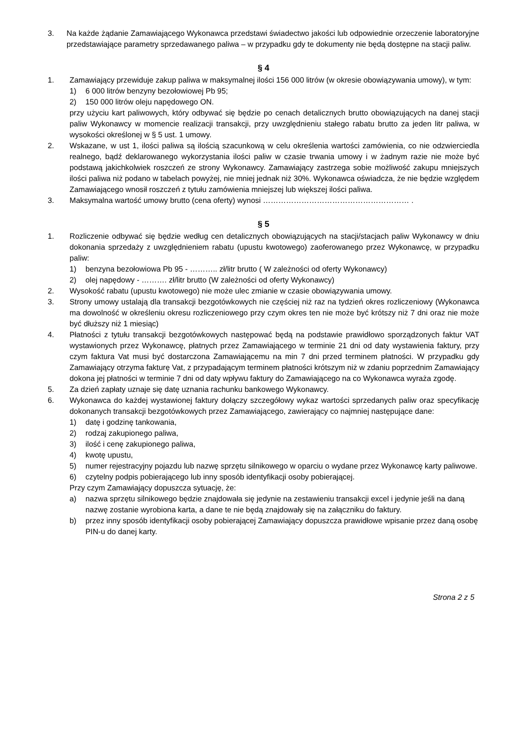3. Na każde żądanie Zamawiającego Wykonawca przedstawi świadectwo jakości lub odpowiednie orzeczenie laboratoryjne przedstawiające parametry sprzedawanego paliwa – w przypadku gdy te dokumenty nie będą dostępne na stacji paliw.
§ 4
1. Zamawiający przewiduje zakup paliwa w maksymalnej ilości 156 000 litrów (w okresie obowiązywania umowy), w tym:
1) 6 000 litrów benzyny bezołowiowej Pb 95;
2) 150 000 litrów oleju napędowego ON.
przy użyciu kart paliwowych, który odbywać się będzie po cenach detalicznych brutto obowiązujących na danej stacji paliw Wykonawcy w momencie realizacji transakcji, przy uwzględnieniu stałego rabatu brutto za jeden litr paliwa, w wysokości określonej w § 5 ust. 1 umowy.
2. Wskazane, w ust 1, ilości paliwa są ilością szacunkową w celu określenia wartości zamówienia, co nie odzwierciedla realnego, bądź deklarowanego wykorzystania ilości paliw w czasie trwania umowy i w żadnym razie nie może być podstawą jakichkolwiek roszczeń ze strony Wykonawcy. Zamawiający zastrzega sobie możliwość zakupu mniejszych ilości paliwa niż podano w tabelach powyżej, nie mniej jednak niż 30%. Wykonawca oświadcza, że nie będzie względem Zamawiającego wnosił roszczeń z tytułu zamówienia mniejszej lub większej ilości paliwa.
3. Maksymalna wartość umowy brutto (cena oferty) wynosi ………………………………………………… .
§ 5
1. Rozliczenie odbywać się będzie według cen detalicznych obowiązujących na stacji/stacjach paliw Wykonawcy w dniu dokonania sprzedaży z uwzględnieniem rabatu (upustu kwotowego) zaoferowanego przez Wykonawcę, w przypadku paliw:
1) benzyna bezołowiowa Pb 95 - ……….. zł/litr brutto ( W zależności od oferty Wykonawcy)
2) olej napędowy - ………. zł/litr brutto (W zależności od oferty Wykonawcy)
2. Wysokość rabatu (upustu kwotowego) nie może ulec zmianie w czasie obowiązywania umowy.
3. Strony umowy ustalają dla transakcji bezgotówkowych nie częściej niż raz na tydzień okres rozliczeniowy (Wykonawca ma dowolność w określeniu okresu rozliczeniowego przy czym okres ten nie może być krótszy niż 7 dni oraz nie może być dłuższy niż 1 miesiąc)
4. Płatności z tytułu transakcji bezgotówkowych następować będą na podstawie prawidłowo sporządzonych faktur VAT wystawionych przez Wykonawcę, płatnych przez Zamawiającego w terminie 21 dni od daty wystawienia faktury, przy czym faktura Vat musi być dostarczona Zamawiającemu na min 7 dni przed terminem płatności. W przypadku gdy Zamawiający otrzyma fakturę Vat, z przypadającym terminem płatności krótszym niż w zdaniu poprzednim Zamawiający dokona jej płatności w terminie 7 dni od daty wpływu faktury do Zamawiającego na co Wykonawca wyraża zgodę.
5. Za dzień zapłaty uznaje się datę uznania rachunku bankowego Wykonawcy.
6. Wykonawca do każdej wystawionej faktury dołączy szczegółowy wykaz wartości sprzedanych paliw oraz specyfikację dokonanych transakcji bezgotówkowych przez Zamawiającego, zawierający co najmniej następujące dane:
1) datę i godzinę tankowania,
2) rodzaj zakupionego paliwa,
3) ilość i cenę zakupionego paliwa,
4) kwotę upustu,
5) numer rejestracyjny pojazdu lub nazwę sprzętu silnikowego w oparciu o wydane przez Wykonawcę karty paliwowe.
6) czytelny podpis pobierającego lub inny sposób identyfikacji osoby pobierającej.
Przy czym Zamawiający dopuszcza sytuację, że:
a) nazwa sprzętu silnikowego będzie znajdowała się jedynie na zestawieniu transakcji excel i jedynie jeśli na daną nazwę zostanie wyrobiona karta, a dane te nie będą znajdowały się na załączniku do faktury.
b) przez inny sposób identyfikacji osoby pobierającej Zamawiający dopuszcza prawidłowe wpisanie przez daną osobę PIN-u do danej karty.
Strona 2 z 5